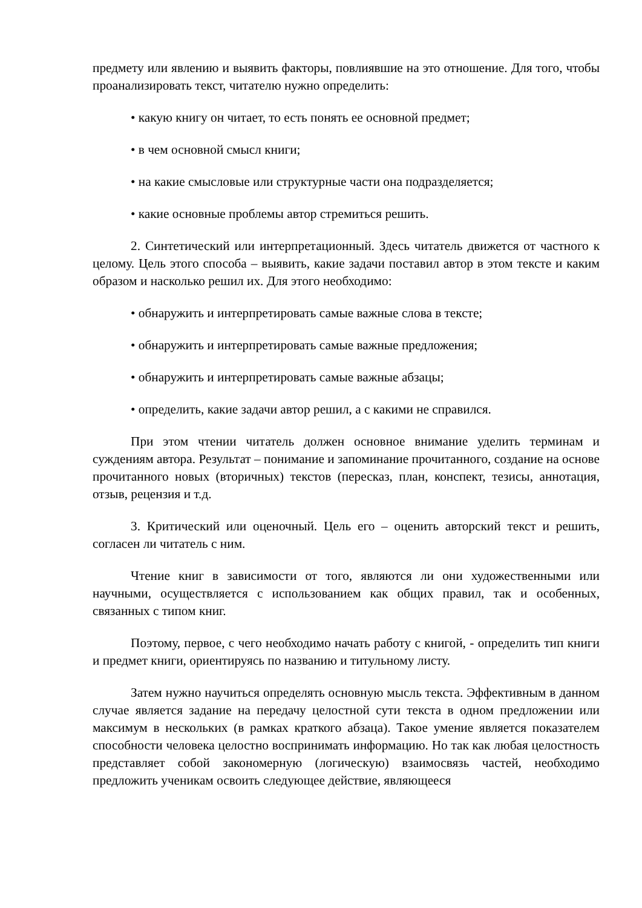предмету или явлению и выявить факторы, повлиявшие на это отношение. Для того, чтобы проанализировать текст, читателю нужно определить:
• какую книгу он читает, то есть понять ее основной предмет;
• в чем основной смысл книги;
• на какие смысловые или структурные части она подразделяется;
• какие основные проблемы автор стремиться решить.
2. Синтетический или интерпретационный. Здесь читатель движется от частного к целому. Цель этого способа – выявить, какие задачи поставил автор в этом тексте и каким образом и насколько решил их. Для этого необходимо:
• обнаружить и интерпретировать самые важные слова в тексте;
• обнаружить и интерпретировать самые важные предложения;
• обнаружить и интерпретировать самые важные абзацы;
• определить, какие задачи автор решил, а с какими не справился.
При этом чтении читатель должен основное внимание уделить терминам и суждениям автора. Результат – понимание и запоминание прочитанного, создание на основе прочитанного новых (вторичных) текстов (пересказ, план, конспект, тезисы, аннотация, отзыв, рецензия и т.д.
3. Критический или оценочный. Цель его – оценить авторский текст и решить, согласен ли читатель с ним.
Чтение книг в зависимости от того, являются ли они художественными или научными, осуществляется с использованием как общих правил, так и особенных, связанных с типом книг.
Поэтому, первое, с чего необходимо начать работу с книгой, - определить тип книги и предмет книги, ориентируясь по названию и титульному листу.
Затем нужно научиться определять основную мысль текста. Эффективным в данном случае является задание на передачу целостной сути текста в одном предложении или максимум в нескольких (в рамках краткого абзаца). Такое умение является показателем способности человека целостно воспринимать информацию. Но так как любая целостность представляет собой закономерную (логическую) взаимосвязь частей, необходимо предложить ученикам освоить следующее действие, являющееся